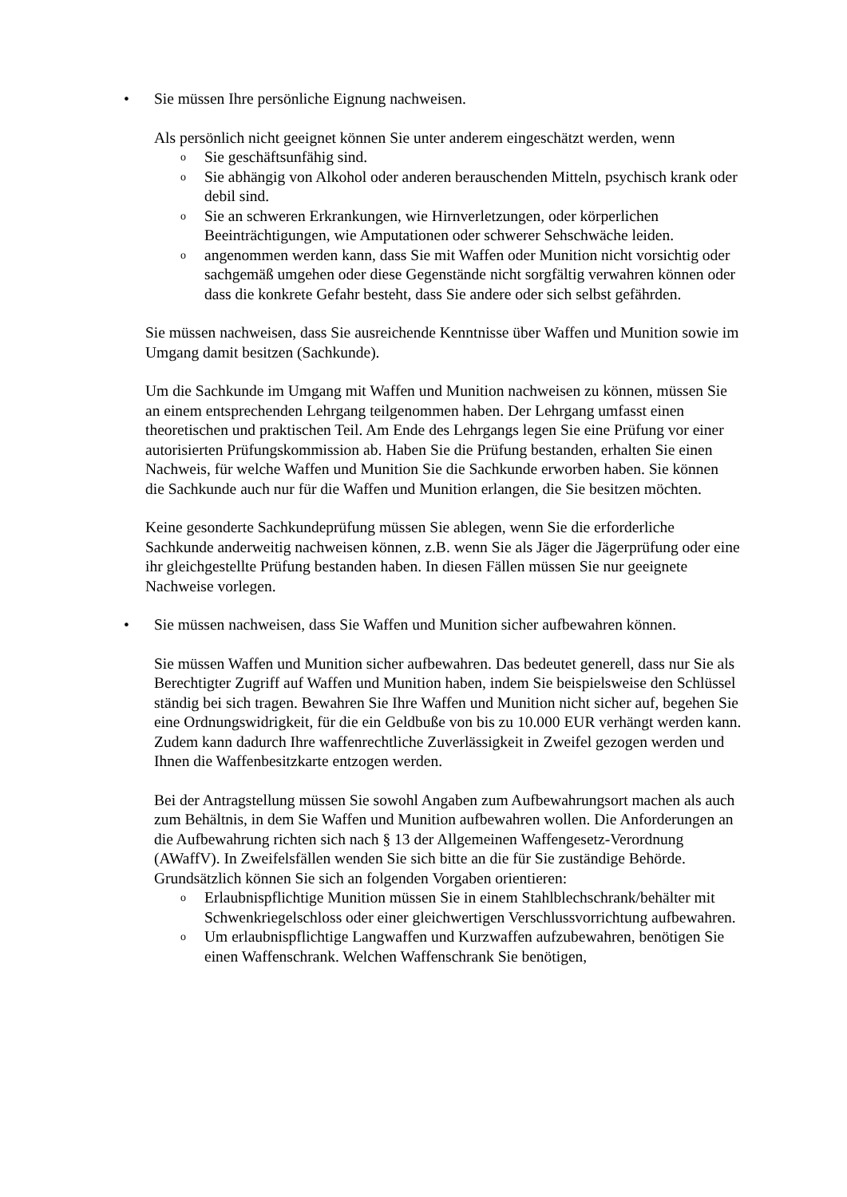• Sie müssen Ihre persönliche Eignung nachweisen.
Als persönlich nicht geeignet können Sie unter anderem eingeschätzt werden, wenn
o
Sie geschäftsunfähig sind.
o
Sie abhängig von Alkohol oder anderen berauschenden Mitteln, psychisch krank oder debil sind.
o
Sie an schweren Erkrankungen, wie Hirnverletzungen, oder körperlichen Beeinträchtigungen, wie Amputationen oder schwerer Sehschwäche leiden.
o
angenommen werden kann, dass Sie mit Waffen oder Munition nicht vorsichtig oder sachgemäß umgehen oder diese Gegenstände nicht sorgfältig verwahren können oder dass die konkrete Gefahr besteht, dass Sie andere oder sich selbst gefährden.
Sie müssen nachweisen, dass Sie ausreichende Kenntnisse über Waffen und Munition sowie im Umgang damit besitzen (Sachkunde).
Um die Sachkunde im Umgang mit Waffen und Munition nachweisen zu können, müssen Sie an einem entsprechenden Lehrgang teilgenommen haben. Der Lehrgang umfasst einen theoretischen und praktischen Teil. Am Ende des Lehrgangs legen Sie eine Prüfung vor einer autorisierten Prüfungskommission ab. Haben Sie die Prüfung bestanden, erhalten Sie einen Nachweis, für welche Waffen und Munition Sie die Sachkunde erworben haben. Sie können die Sachkunde auch nur für die Waffen und Munition erlangen, die Sie besitzen möchten.
Keine gesonderte Sachkundeprüfung müssen Sie ablegen, wenn Sie die erforderliche Sachkunde anderweitig nachweisen können, z.B. wenn Sie als Jäger die Jägerprüfung oder eine ihr gleichgestellte Prüfung bestanden haben. In diesen Fällen müssen Sie nur geeignete Nachweise vorlegen.
• Sie müssen nachweisen, dass Sie Waffen und Munition sicher aufbewahren können.
Sie müssen Waffen und Munition sicher aufbewahren. Das bedeutet generell, dass nur Sie als Berechtigter Zugriff auf Waffen und Munition haben, indem Sie beispielsweise den Schlüssel ständig bei sich tragen. Bewahren Sie Ihre Waffen und Munition nicht sicher auf, begehen Sie eine Ordnungswidrigkeit, für die ein Geldbuße von bis zu 10.000 EUR verhängt werden kann. Zudem kann dadurch Ihre waffenrechtliche Zuverlässigkeit in Zweifel gezogen werden und Ihnen die Waffenbesitzkarte entzogen werden.
Bei der Antragstellung müssen Sie sowohl Angaben zum Aufbewahrungsort machen als auch zum Behältnis, in dem Sie Waffen und Munition aufbewahren wollen. Die Anforderungen an die Aufbewahrung richten sich nach § 13 der Allgemeinen Waffengesetz-Verordnung (AWaffV). In Zweifelsfällen wenden Sie sich bitte an die für Sie zuständige Behörde. Grundsätzlich können Sie sich an folgenden Vorgaben orientieren:
o
Erlaubnispflichtige Munition müssen Sie in einem Stahlblechschrank/behälter mit Schwenkriegelschloss oder einer gleichwertigen Verschlussvorrichtung aufbewahren.
o
Um erlaubnispflichtige Langwaffen und Kurzwaffen aufzubewahren, benötigen Sie einen Waffenschrank. Welchen Waffenschrank Sie benötigen,